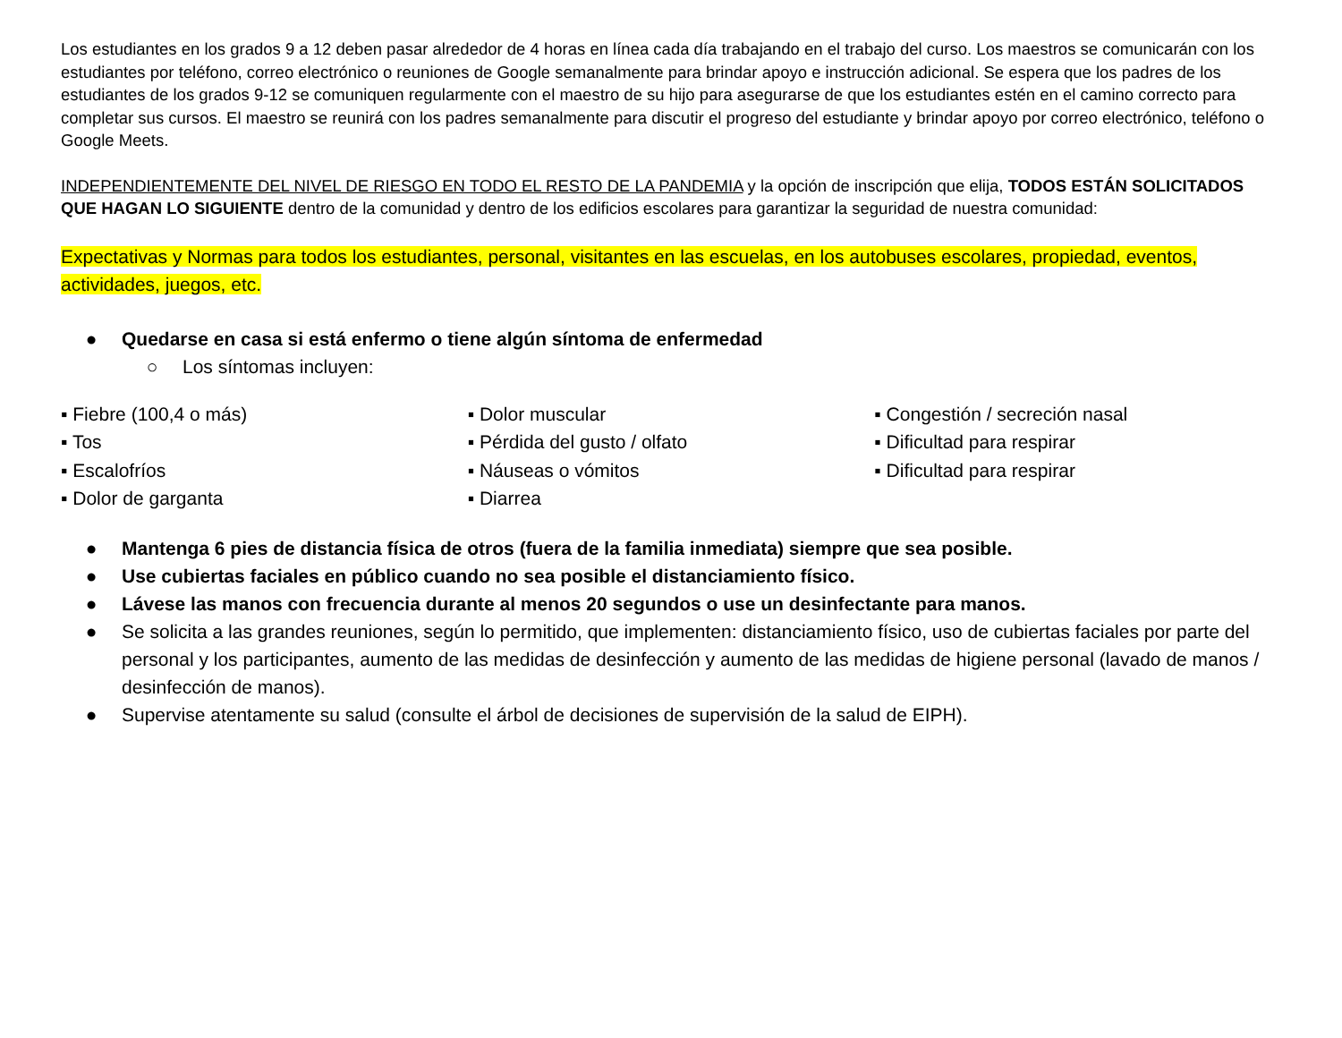Los estudiantes en los grados 9 a 12 deben pasar alrededor de 4 horas en línea cada día trabajando en el trabajo del curso. Los maestros se comunicarán con los estudiantes por teléfono, correo electrónico o reuniones de Google semanalmente para brindar apoyo e instrucción adicional. Se espera que los padres de los estudiantes de los grados 9-12 se comuniquen regularmente con el maestro de su hijo para asegurarse de que los estudiantes estén en el camino correcto para completar sus cursos. El maestro se reunirá con los padres semanalmente para discutir el progreso del estudiante y brindar apoyo por correo electrónico, teléfono o Google Meets.
INDEPENDIENTEMENTE DEL NIVEL DE RIESGO EN TODO EL RESTO DE LA PANDEMIA y la opción de inscripción que elija, TODOS ESTÁN SOLICITADOS QUE HAGAN LO SIGUIENTE dentro de la comunidad y dentro de los edificios escolares para garantizar la seguridad de nuestra comunidad:
Expectativas y Normas para todos los estudiantes, personal, visitantes en las escuelas, en los autobuses escolares, propiedad, eventos, actividades, juegos, etc.
● Quedarse en casa si está enfermo o tiene algún síntoma de enfermedad
○ Los síntomas incluyen:
▪ Fiebre (100,4 o más)
▪ Tos
▪ Escalofríos
▪ Dolor de garganta
▪ Dolor muscular
▪ Pérdida del gusto / olfato
▪ Náuseas o vómitos
▪ Diarrea
▪ Congestión / secreción nasal
▪ Dificultad para respirar
▪ Dificultad para respirar
● Mantenga 6 pies de distancia física de otros (fuera de la familia inmediata) siempre que sea posible.
● Use cubiertas faciales en público cuando no sea posible el distanciamiento físico.
● Lávese las manos con frecuencia durante al menos 20 segundos o use un desinfectante para manos.
● Se solicita a las grandes reuniones, según lo permitido, que implementen: distanciamiento físico, uso de cubiertas faciales por parte del personal y los participantes, aumento de las medidas de desinfección y aumento de las medidas de higiene personal (lavado de manos / desinfección de manos).
● Supervise atentamente su salud (consulte el árbol de decisiones de supervisión de la salud de EIPH).